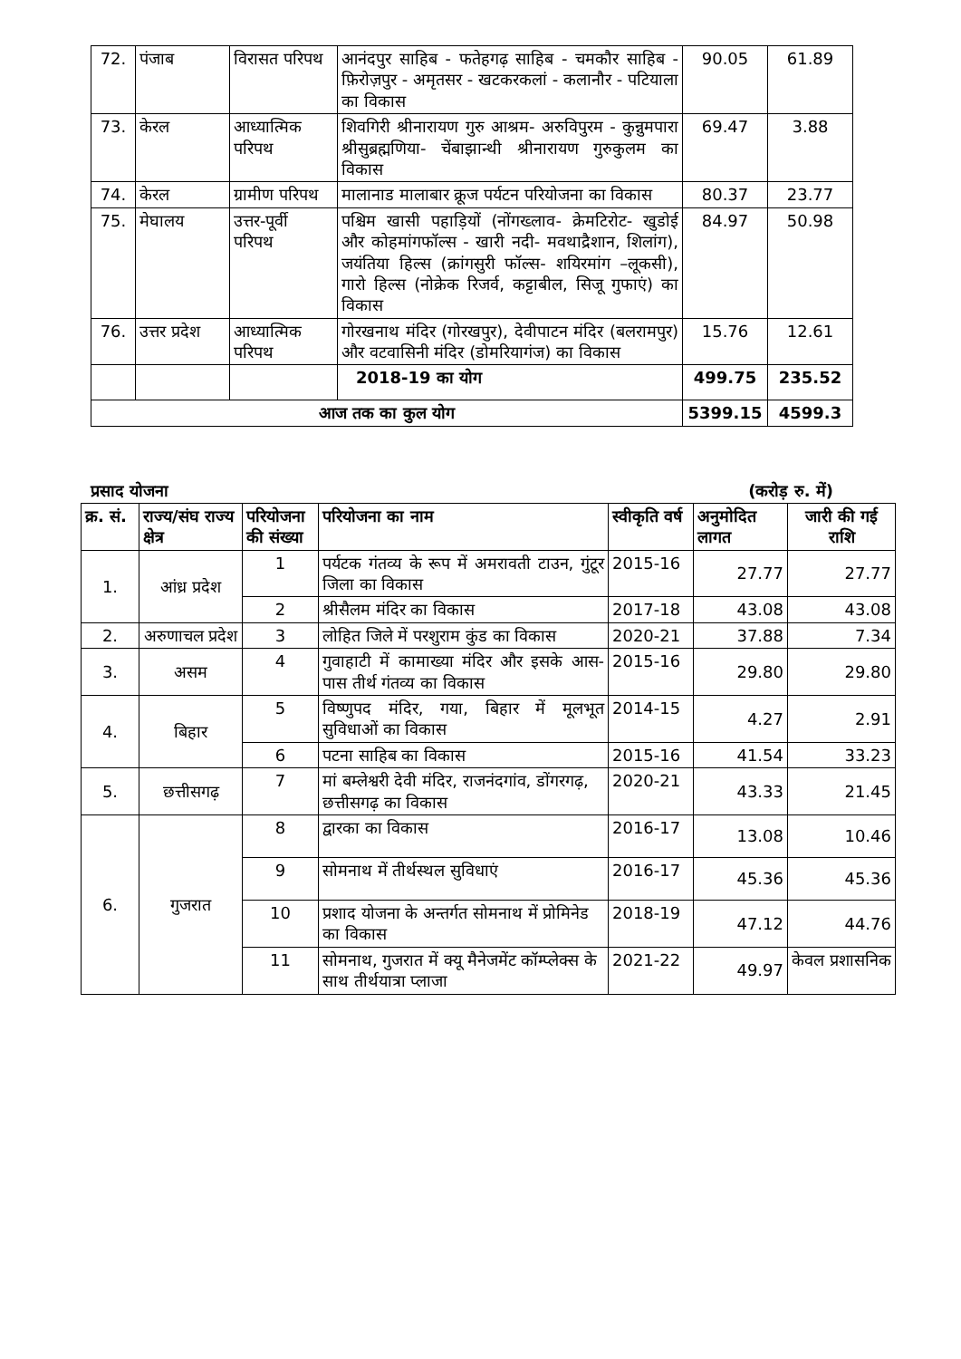| 72. | पंजाब | विरासत परिपथ | आनंदपुर साहिब - फतेहगढ़ साहिब - चमकौर साहिब - फ़िरोज़पुर - अमृतसर - खटकरकलां - कलानौर - पटियाला का विकास | 90.05 | 61.89 |
| 73. | केरल | आध्यात्मिक परिपथ | शिवगिरी श्रीनारायण गुरु आश्रम- अरुविपुरम - कुन्नुमपारा श्रीसुब्रह्मणिया- चेंबाझान्थी श्रीनारायण गुरुकुलम का विकास | 69.47 | 3.88 |
| 74. | केरल | ग्रामीण परिपथ | मालानाड मालाबार क्रूज पर्यटन परियोजना का विकास | 80.37 | 23.77 |
| 75. | मेघालय | उत्तर-पूर्वी परिपथ | पश्चिम खासी पहाड़ियों (नोंगख्लाव- क्रेमटिरोट- खुडोई और कोहमांगफॉल्स - खारी नदी- मवथाद्रैशान, शिलांग), जयंतिया हिल्स (क्रांगसुरी फॉल्स- शयिरमांग –लूकसी), गारो हिल्स (नोक्रेक रिजर्व, कट्टाबील, सिजू गुफाएं) का विकास | 84.97 | 50.98 |
| 76. | उत्तर प्रदेश | आध्यात्मिक परिपथ | गोरखनाथ मंदिर (गोरखपुर), देवीपाटन मंदिर (बलरामपुर) और वटवासिनी मंदिर (डोमरियागंज) का विकास | 15.76 | 12.61 |
| | | | 2018-19 का योग | 499.75 | 235.52 |
| आज तक का कुल योग | | | | 5399.15 | 4599.3 |
प्रसाद योजना (करोड़ रु. में)
| क्र. सं. | राज्य/संघ राज्य क्षेत्र | परियोजना की संख्या | परियोजना का नाम | स्वीकृति वर्ष | अनुमोदित लागत | जारी की गई राशि |
| --- | --- | --- | --- | --- | --- | --- |
| 1. | आंध्र प्रदेश | 1 | पर्यटक गंतव्य के रूप में अमरावती टाउन, गुंटूर जिला का विकास | 2015-16 | 27.77 | 27.77 |
| | | 2 | श्रीसैलम मंदिर का विकास | 2017-18 | 43.08 | 43.08 |
| 2. | अरुणाचल प्रदेश | 3 | लोहित जिले में परशुराम कुंड का विकास | 2020-21 | 37.88 | 7.34 |
| 3. | असम | 4 | गुवाहाटी में कामाख्या मंदिर और इसके आस-पास तीर्थ गंतव्य का विकास | 2015-16 | 29.80 | 29.80 |
| 4. | बिहार | 5 | विष्णुपद मंदिर, गया, बिहार में मूलभूत सुविधाओं का विकास | 2014-15 | 4.27 | 2.91 |
| | | 6 | पटना साहिब का विकास | 2015-16 | 41.54 | 33.23 |
| 5. | छत्तीसगढ़ | 7 | मां बम्लेश्वरी देवी मंदिर, राजनंदगांव, डोंगरगढ़, छत्तीसगढ़ का विकास | 2020-21 | 43.33 | 21.45 |
| 6. | गुजरात | 8 | द्वारका का विकास | 2016-17 | 13.08 | 10.46 |
| | | 9 | सोमनाथ में तीर्थस्थल सुविधाएं | 2016-17 | 45.36 | 45.36 |
| | | 10 | प्रशाद योजना के अन्तर्गत सोमनाथ में प्रोमिनेड का विकास | 2018-19 | 47.12 | 44.76 |
| | | 11 | सोमनाथ, गुजरात में क्यू मैनेजमेंट कॉम्प्लेक्स के साथ तीर्थयात्रा प्लाजा | 2021-22 | 49.97 | केवल प्रशासनिक |